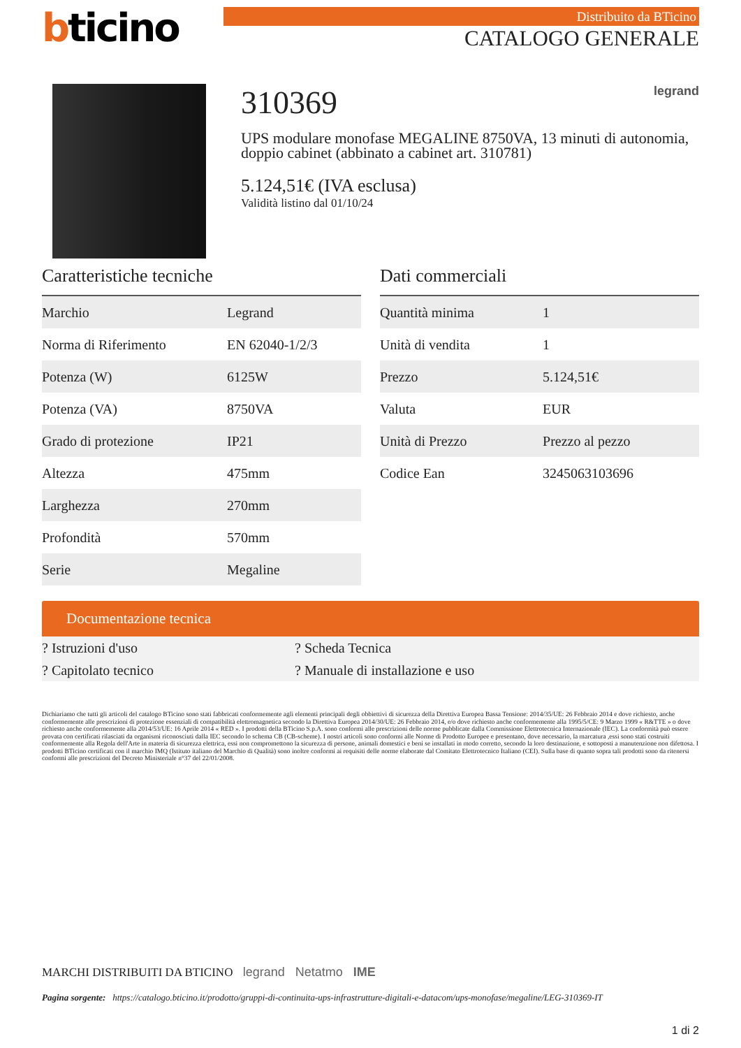bticino
Distribuito da BTicino
CATALOGO GENERALE
310369 legrand
UPS modulare monofase MEGALINE 8750VA, 13 minuti di autonomia, doppio cabinet (abbinato a cabinet art. 310781)
5.124,51€ (IVA esclusa)
Validità listino dal 01/10/24
Caratteristiche tecniche
| Marchio | Legrand |
| Norma di Riferimento | EN 62040-1/2/3 |
| Potenza (W) | 6125W |
| Potenza (VA) | 8750VA |
| Grado di protezione | IP21 |
| Altezza | 475mm |
| Larghezza | 270mm |
| Profondità | 570mm |
| Serie | Megaline |
Dati commerciali
| Quantità minima | 1 |
| Unità di vendita | 1 |
| Prezzo | 5.124,51€ |
| Valuta | EUR |
| Unità di Prezzo | Prezzo al pezzo |
| Codice Ean | 3245063103696 |
Documentazione tecnica
? Istruzioni d'uso
? Scheda Tecnica
? Capitolato tecnico
? Manuale di installazione e uso
Dichiariamo che tutti gli articoli del catalogo BTicino sono stati fabbricati conformemente agli elementi principali degli obbiettivi di sicurezza della Direttiva Europea Bassa Tensione: 2014/35/UE: 26 Febbraio 2014 e dove richiesto, anche conformemente alle prescrizioni di protezione essenziali di compatibilità elettromagnetica secondo la Direttiva Europea 2014/30/UE: 26 Febbraio 2014, e/o dove richiesto anche conformemente alla 1995/5/CE: 9 Marzo 1999 « R&TTE » o dove richiesto anche conformemente alla 2014/53/UE: 16 Aprile 2014 « RED ». I prodotti della BTicino S.p.A. sono conformi alle prescrizioni delle norme pubblicate dalla Commissione Elettrotecnica Internazionale (IEC). La conformità può essere provata con certificati rilasciati da organismi riconosciuti dalla IEC secondo lo schema CB (CB-scheme). I nostri articoli sono conformi alle Norme di Prodotto Europee e presentano, dove necessario, la marcatura ,essi sono stati costruiti conformemente alla Regola dell'Arte in materia di sicurezza elettrica, essi non compromettono la sicurezza di persone, animali domestici e beni se installati in modo corretto, secondo la loro destinazione, e sottoposti a manutenzione non difettosa. I prodotti BTicino certificati con il marchio IMQ (Istituto italiano del Marchio di Qualità) sono inoltre conformi ai requisiti delle norme elaborate dal Comitato Elettrotecnico Italiano (CEI). Sulla base di quanto sopra tali prodotti sono da ritenersi conformi alle prescrizioni del Decreto Ministeriale n°37 del 22/01/2008.
MARCHI DISTRIBUITI DA BTICINO legrand Netatmo IME
Pagina sorgente: https://catalogo.bticino.it/prodotto/gruppi-di-continuita-ups-infrastrutture-digitali-e-datacom/ups-monofase/megaline/LEG-310369-IT
1 di 2